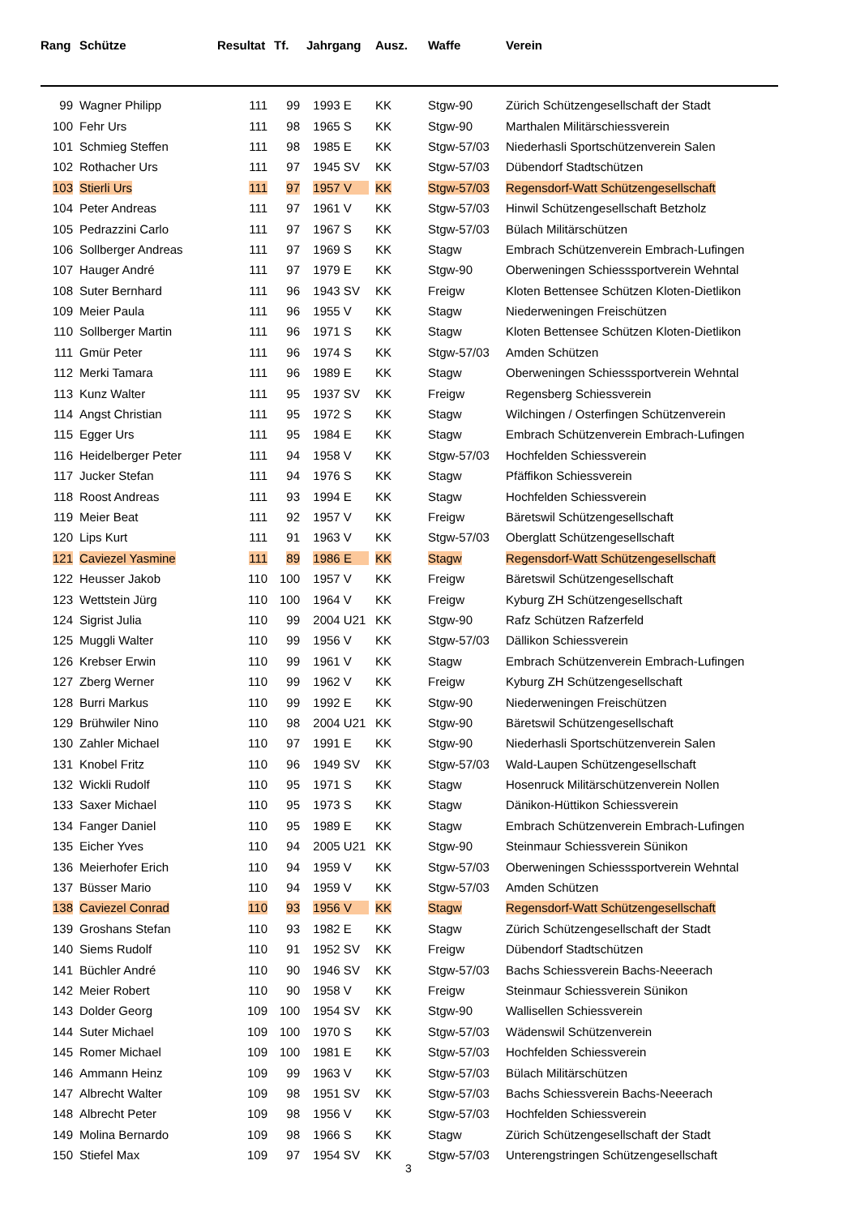| Rang | Schütze | Resultat | Tf. | Jahrgang | Ausz. | Waffe | Verein |
| --- | --- | --- | --- | --- | --- | --- | --- |
| 99 | Wagner Philipp | 111 | 99 | 1993 E | KK | Stgw-90 | Zürich Schützengesellschaft der Stadt |
| 100 | Fehr Urs | 111 | 98 | 1965 S | KK | Stgw-90 | Marthalen Militärschiessverein |
| 101 | Schmieg Steffen | 111 | 98 | 1985 E | KK | Stgw-57/03 | Niederhasli Sportschützenverein Salen |
| 102 | Rothacher Urs | 111 | 97 | 1945 SV | KK | Stgw-57/03 | Dübendorf Stadtschützen |
| 103 | Stierli Urs | 111 | 97 | 1957 V | KK | Stgw-57/03 | Regensdorf-Watt Schützengesellschaft |
| 104 | Peter Andreas | 111 | 97 | 1961 V | KK | Stgw-57/03 | Hinwil Schützengesellschaft Betzholz |
| 105 | Pedrazzini Carlo | 111 | 97 | 1967 S | KK | Stgw-57/03 | Bülach Militärschützen |
| 106 | Sollberger Andreas | 111 | 97 | 1969 S | KK | Stagw | Embrach Schützenverein Embrach-Lufingen |
| 107 | Hauger André | 111 | 97 | 1979 E | KK | Stgw-90 | Oberweningen Schiesssportverein Wehntal |
| 108 | Suter Bernhard | 111 | 96 | 1943 SV | KK | Freigw | Kloten Bettensee Schützen Kloten-Dietlikon |
| 109 | Meier Paula | 111 | 96 | 1955 V | KK | Stagw | Niederweningen Freischützen |
| 110 | Sollberger Martin | 111 | 96 | 1971 S | KK | Stagw | Kloten Bettensee Schützen Kloten-Dietlikon |
| 111 | Gmür Peter | 111 | 96 | 1974 S | KK | Stgw-57/03 | Amden Schützen |
| 112 | Merki Tamara | 111 | 96 | 1989 E | KK | Stagw | Oberweningen Schiesssportverein Wehntal |
| 113 | Kunz Walter | 111 | 95 | 1937 SV | KK | Freigw | Regensberg Schiessverein |
| 114 | Angst Christian | 111 | 95 | 1972 S | KK | Stagw | Wilchingen / Osterfingen Schützenverein |
| 115 | Egger Urs | 111 | 95 | 1984 E | KK | Stagw | Embrach Schützenverein Embrach-Lufingen |
| 116 | Heidelberger Peter | 111 | 94 | 1958 V | KK | Stgw-57/03 | Hochfelden Schiessverein |
| 117 | Jucker Stefan | 111 | 94 | 1976 S | KK | Stagw | Pfäffikon Schiessverein |
| 118 | Roost Andreas | 111 | 93 | 1994 E | KK | Stagw | Hochfelden Schiessverein |
| 119 | Meier Beat | 111 | 92 | 1957 V | KK | Freigw | Bäretswil Schützengesellschaft |
| 120 | Lips Kurt | 111 | 91 | 1963 V | KK | Stgw-57/03 | Oberglatt Schützengesellschaft |
| 121 | Caviezel Yasmine | 111 | 89 | 1986 E | KK | Stagw | Regensdorf-Watt Schützengesellschaft |
| 122 | Heusser Jakob | 110 | 100 | 1957 V | KK | Freigw | Bäretswil Schützengesellschaft |
| 123 | Wettstein Jürg | 110 | 100 | 1964 V | KK | Freigw | Kyburg ZH Schützengesellschaft |
| 124 | Sigrist Julia | 110 | 99 | 2004 U21 | KK | Stgw-90 | Rafz Schützen Rafzerfeld |
| 125 | Muggli Walter | 110 | 99 | 1956 V | KK | Stgw-57/03 | Dällikon Schiessverein |
| 126 | Krebser Erwin | 110 | 99 | 1961 V | KK | Stagw | Embrach Schützenverein Embrach-Lufingen |
| 127 | Zberg Werner | 110 | 99 | 1962 V | KK | Freigw | Kyburg ZH Schützengesellschaft |
| 128 | Burri Markus | 110 | 99 | 1992 E | KK | Stgw-90 | Niederweningen Freischützen |
| 129 | Brühwiler Nino | 110 | 98 | 2004 U21 | KK | Stgw-90 | Bäretswil Schützengesellschaft |
| 130 | Zahler Michael | 110 | 97 | 1991 E | KK | Stgw-90 | Niederhasli Sportschützenverein Salen |
| 131 | Knobel Fritz | 110 | 96 | 1949 SV | KK | Stgw-57/03 | Wald-Laupen Schützengesellschaft |
| 132 | Wickli Rudolf | 110 | 95 | 1971 S | KK | Stagw | Hosenruck Militärschützenverein Nollen |
| 133 | Saxer Michael | 110 | 95 | 1973 S | KK | Stagw | Dänikon-Hüttikon Schiessverein |
| 134 | Fanger Daniel | 110 | 95 | 1989 E | KK | Stagw | Embrach Schützenverein Embrach-Lufingen |
| 135 | Eicher Yves | 110 | 94 | 2005 U21 | KK | Stgw-90 | Steinmaur Schiessverein Sünikon |
| 136 | Meierhofer Erich | 110 | 94 | 1959 V | KK | Stgw-57/03 | Oberweningen Schiesssportverein Wehntal |
| 137 | Büsser Mario | 110 | 94 | 1959 V | KK | Stgw-57/03 | Amden Schützen |
| 138 | Caviezel Conrad | 110 | 93 | 1956 V | KK | Stagw | Regensdorf-Watt Schützengesellschaft |
| 139 | Groshans Stefan | 110 | 93 | 1982 E | KK | Stagw | Zürich Schützengesellschaft der Stadt |
| 140 | Siems Rudolf | 110 | 91 | 1952 SV | KK | Freigw | Dübendorf Stadtschützen |
| 141 | Büchler André | 110 | 90 | 1946 SV | KK | Stgw-57/03 | Bachs Schiessverein Bachs-Neeerach |
| 142 | Meier Robert | 110 | 90 | 1958 V | KK | Freigw | Steinmaur Schiessverein Sünikon |
| 143 | Dolder Georg | 109 | 100 | 1954 SV | KK | Stgw-90 | Wallisellen Schiessverein |
| 144 | Suter Michael | 109 | 100 | 1970 S | KK | Stgw-57/03 | Wädenswil Schützenverein |
| 145 | Romer Michael | 109 | 100 | 1981 E | KK | Stgw-57/03 | Hochfelden Schiessverein |
| 146 | Ammann Heinz | 109 | 99 | 1963 V | KK | Stgw-57/03 | Bülach Militärschützen |
| 147 | Albrecht Walter | 109 | 98 | 1951 SV | KK | Stgw-57/03 | Bachs Schiessverein Bachs-Neeerach |
| 148 | Albrecht Peter | 109 | 98 | 1956 V | KK | Stgw-57/03 | Hochfelden Schiessverein |
| 149 | Molina Bernardo | 109 | 98 | 1966 S | KK | Stagw | Zürich Schützengesellschaft der Stadt |
| 150 | Stiefel Max | 109 | 97 | 1954 SV | KK | Stgw-57/03 | Unterengstringen Schützengesellschaft |
3